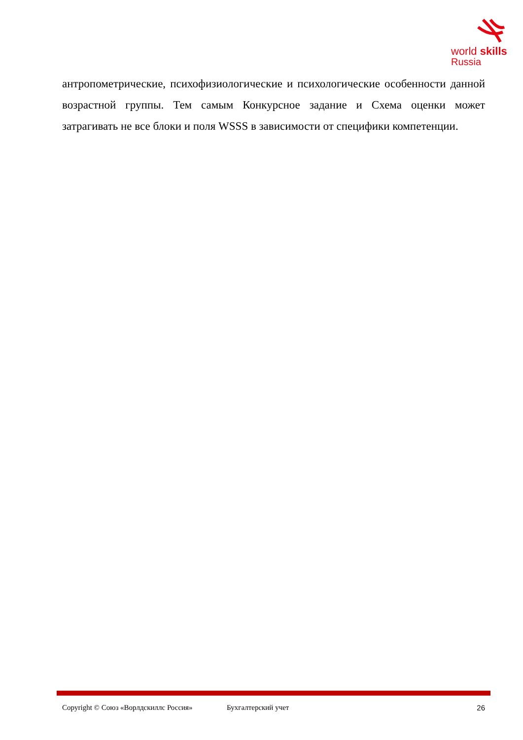world skills
Russia
антропометрические, психофизиологические и психологические особенности данной возрастной группы. Тем самым Конкурсное задание и Схема оценки может затрагивать не все блоки и поля WSSS в зависимости от специфики компетенции.
Copyright © Союз «Ворлдскиллс Россия» Бухгалтерский учет 26